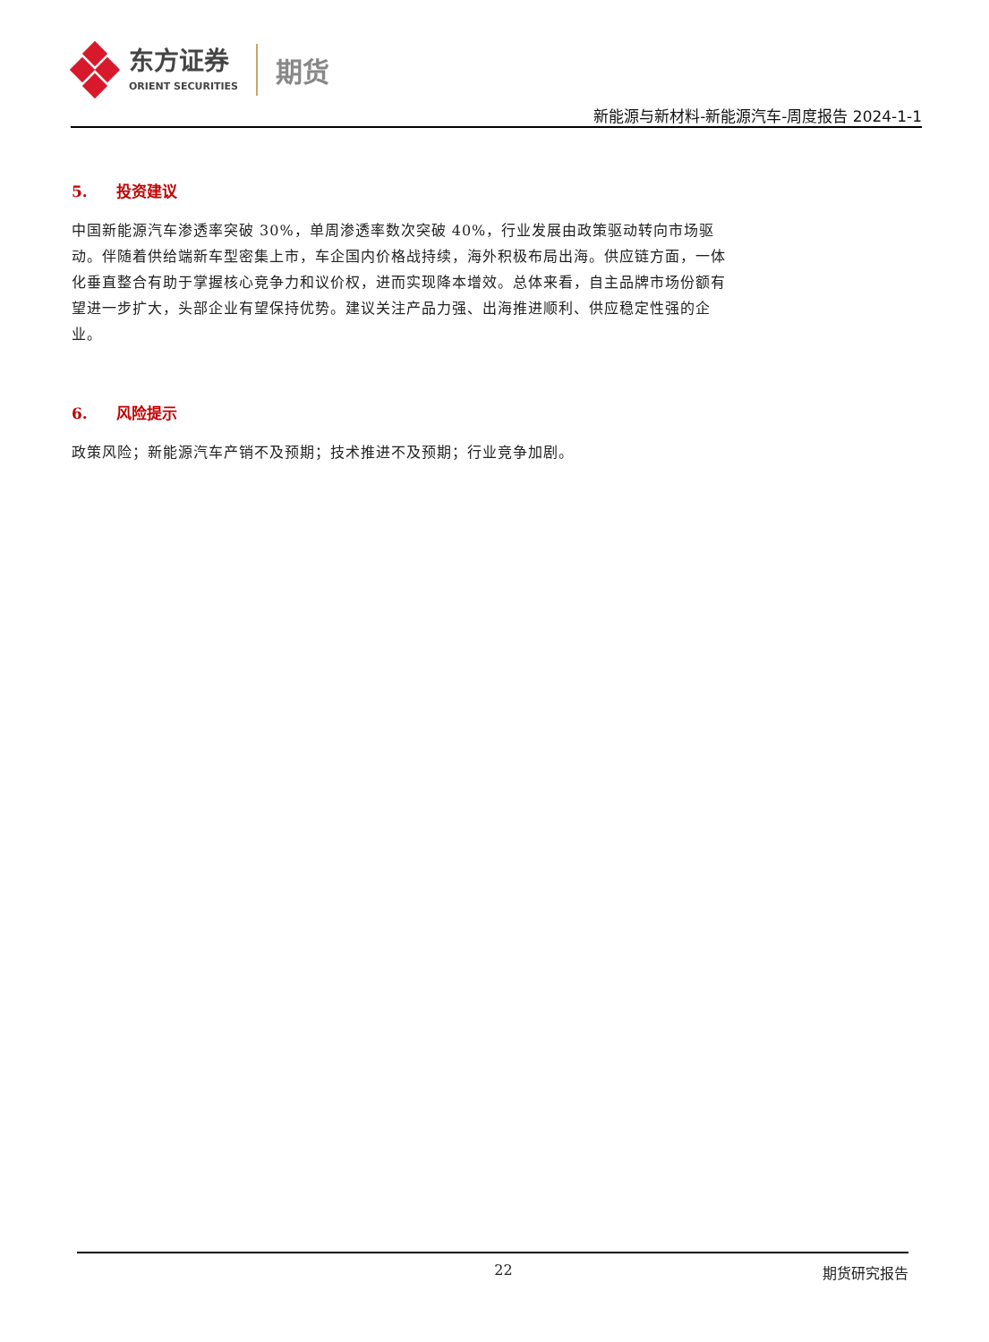东方证券
ORIENT SECURITIES
期货
新能源与新材料-新能源汽车-周度报告 2024-1-1
5. 投资建议
中国新能源汽车渗透率突破 30%，单周渗透率数次突破 40%，行业发展由政策驱动转向市场驱动。伴随着供给端新车型密集上市，车企国内价格战持续，海外积极布局出海。供应链方面，一体化垂直整合有助于掌握核心竞争力和议价权，进而实现降本增效。总体来看，自主品牌市场份额有望进一步扩大，头部企业有望保持优势。建议关注产品力强、出海推进顺利、供应稳定性强的企业。
6. 风险提示
政策风险；新能源汽车产销不及预期；技术推进不及预期；行业竞争加剧。
22 期货研究报告